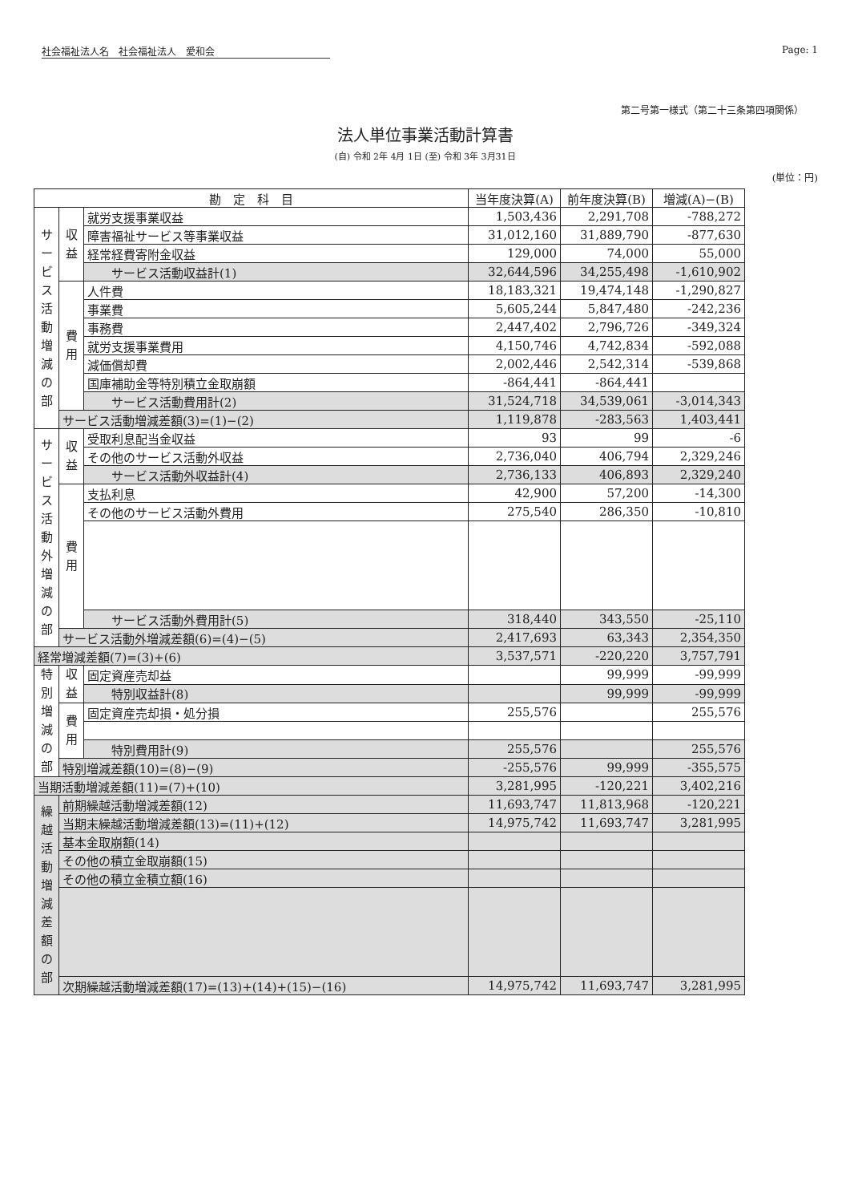社会福祉法人名　社会福祉法人　愛和会 Page: 1
第二号第一様式（第二十三条第四項関係）
法人単位事業活動計算書
(自) 令和 2年 4月 1日 (至) 令和 3年 3月31日
(単位：円)
| 勘 定 科 目 | | | 当年度決算(A) | 前年度決算(B) | 増減(A)−(B) |
| --- | --- | --- | --- | --- | --- |
| サービス活動増減の部 | 収益 | 就労支援事業収益 | 1,503,436 | 2,291,708 | -788,272 |
| | | 障害福祉サービス等事業収益 | 31,012,160 | 31,889,790 | -877,630 |
| | | 経常経費寄附金収益 | 129,000 | 74,000 | 55,000 |
| | | サービス活動収益計(1) | 32,644,596 | 34,255,498 | -1,610,902 |
| | 費用 | 人件費 | 18,183,321 | 19,474,148 | -1,290,827 |
| | | 事業費 | 5,605,244 | 5,847,480 | -242,236 |
| | | 事務費 | 2,447,402 | 2,796,726 | -349,324 |
| | | 就労支援事業費用 | 4,150,746 | 4,742,834 | -592,088 |
| | | 減価償却費 | 2,002,446 | 2,542,314 | -539,868 |
| | | 国庫補助金等特別積立金取崩額 | -864,441 | -864,441 | |
| | | サービス活動費用計(2) | 31,524,718 | 34,539,061 | -3,014,343 |
| | サービス活動増減差額(3)=(1)−(2) | | 1,119,878 | -283,563 | 1,403,441 |
| サービス活動外増減の部 | 収益 | 受取利息配当金収益 | 93 | 99 | -6 |
| | | その他のサービス活動外収益 | 2,736,040 | 406,794 | 2,329,246 |
| | | サービス活動外収益計(4) | 2,736,133 | 406,893 | 2,329,240 |
| | 費用 | 支払利息 | 42,900 | 57,200 | -14,300 |
| | | その他のサービス活動外費用 | 275,540 | 286,350 | -10,810 |
| | | サービス活動外費用計(5) | 318,440 | 343,550 | -25,110 |
| | サービス活動外増減差額(6)=(4)−(5) | | 2,417,693 | 63,343 | 2,354,350 |
| 経常増減差額(7)=(3)+(6) | | | 3,537,571 | -220,220 | 3,757,791 |
| 特別増減の部 | 収益 | 固定資産売却益 | | 99,999 | -99,999 |
| | | 特別収益計(8) | | 99,999 | -99,999 |
| | 費用 | 固定資産売却損・処分損 | 255,576 | | 255,576 |
| | | 特別費用計(9) | 255,576 | | 255,576 |
| | 特別増減差額(10)=(8)−(9) | | -255,576 | 99,999 | -355,575 |
| 当期活動増減差額(11)=(7)+(10) | | | 3,281,995 | -120,221 | 3,402,216 |
| 繰越活動増減差額の部 | 前期繰越活動増減差額(12) | | 11,693,747 | 11,813,968 | -120,221 |
| | 当期末繰越活動増減差額(13)=(11)+(12) | | 14,975,742 | 11,693,747 | 3,281,995 |
| | 基本金取崩額(14) | | | | |
| | その他の積立金取崩額(15) | | | | |
| | その他の積立金積立額(16) | | | | |
| | 次期繰越活動増減差額(17)=(13)+(14)+(15)−(16) | | 14,975,742 | 11,693,747 | 3,281,995 |